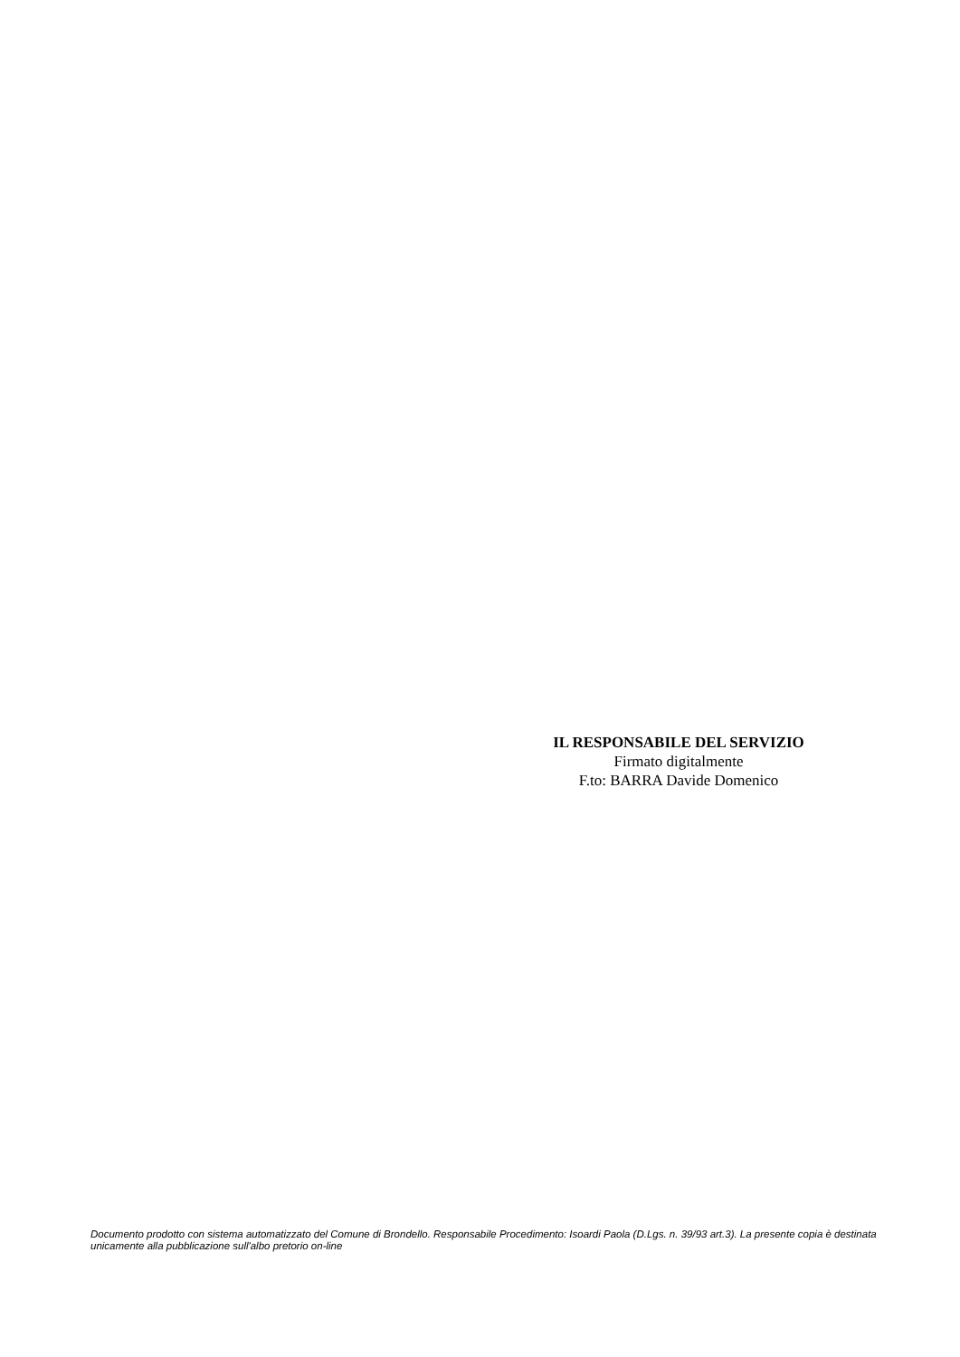IL RESPONSABILE DEL SERVIZIO
Firmato digitalmente
F.to: BARRA Davide Domenico
Documento prodotto con sistema automatizzato del Comune di Brondello. Responsabile Procedimento: Isoardi Paola (D.Lgs. n. 39/93 art.3). La presente copia è destinata unicamente alla pubblicazione sull'albo pretorio on-line